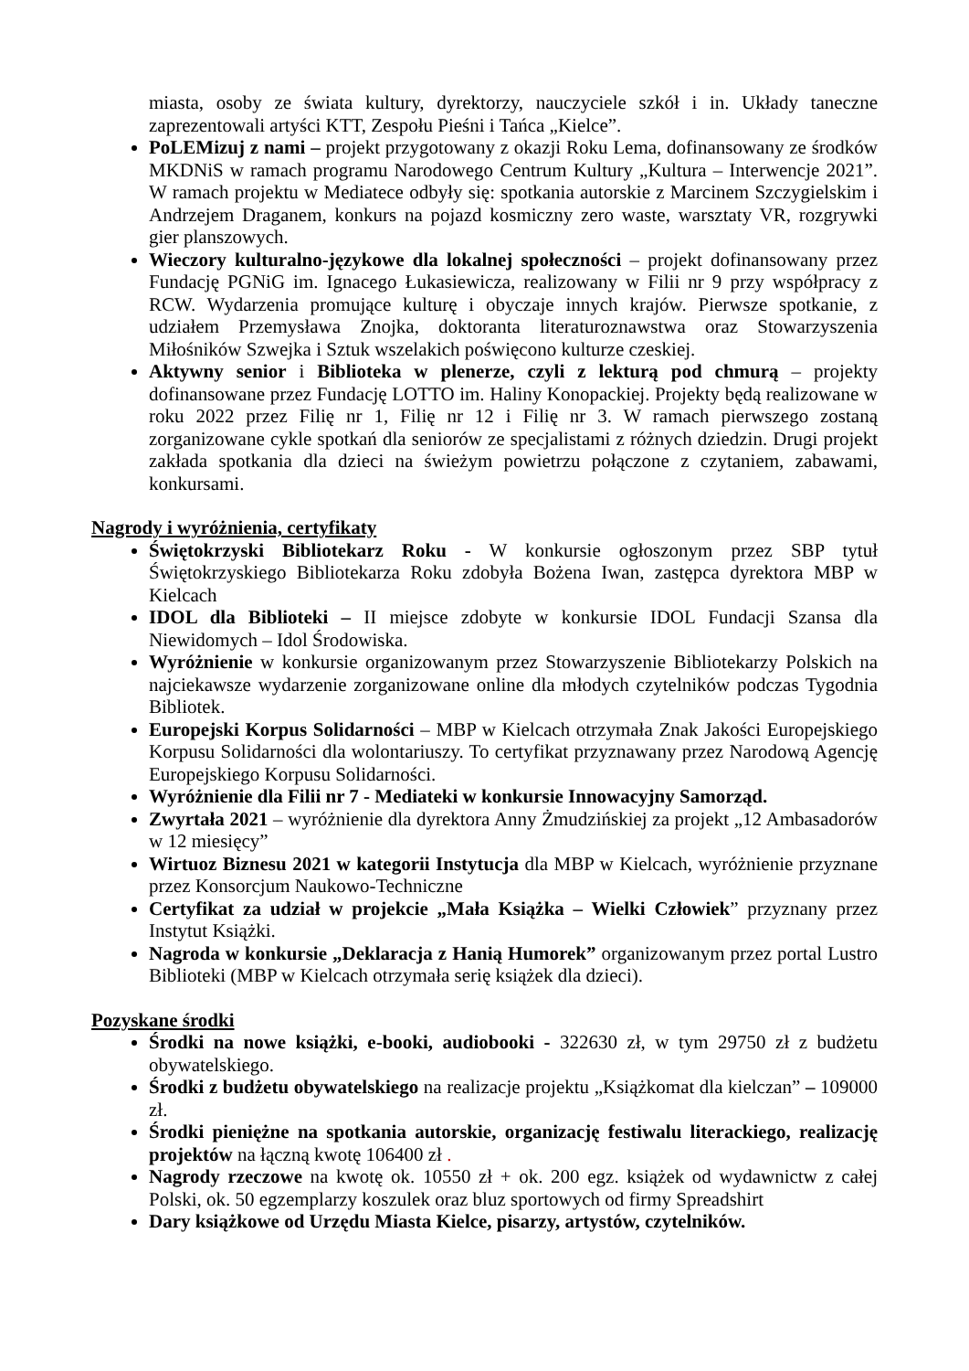miasta, osoby ze świata kultury, dyrektorzy, nauczyciele szkół i in. Układy taneczne zaprezentowali artyści KTT, Zespołu Pieśni i Tańca „Kielce”.
PoLEMizuj z nami – projekt przygotowany z okazji Roku Lema, dofinansowany ze środków MKDNiS w ramach programu Narodowego Centrum Kultury „Kultura – Interwencje 2021”. W ramach projektu w Mediatece odbyły się: spotkania autorskie z Marcinem Szczygielskim i Andrzejem Draganem, konkurs na pojazd kosmiczny zero waste, warsztaty VR, rozgrywki gier planszowych.
Wieczory kulturalno-językowe dla lokalnej społeczności – projekt dofinansowany przez Fundację PGNiG im. Ignacego Łukasiewicza, realizowany w Filii nr 9 przy współpracy z RCW. Wydarzenia promujące kulturę i obyczaje innych krajów. Pierwsze spotkanie, z udziałem Przemysława Znojka, doktoranta literaturoznawstwa oraz Stowarzyszenia Miłośników Szwejka i Sztuk wszelakich poświęcono kulturze czeskiej.
Aktywny senior i Biblioteka w plenerze, czyli z lekturą pod chmurą – projekty dofinansowane przez Fundację LOTTO im. Haliny Konopackiej. Projekty będą realizowane w roku 2022 przez Filię nr 1, Filię nr 12 i Filię nr 3. W ramach pierwszego zostaną zorganizowane cykle spotkań dla seniorów ze specjalistami z różnych dziedzin. Drugi projekt zakłada spotkania dla dzieci na świeżym powietrzu połączone z czytaniem, zabawami, konkursami.
Nagrody i wyróżnienia, certyfikaty
Świętokrzyski Bibliotekarz Roku - W konkursie ogłoszonym przez SBP tytuł Świętokrzyskiego Bibliotekarza Roku zdobyła Bożena Iwan, zastępca dyrektora MBP w Kielcach
IDOL dla Biblioteki – II miejsce zdobyte w konkursie IDOL Fundacji Szansa dla Niewidomych – Idol Środowiska.
Wyróżnienie w konkursie organizowanym przez Stowarzyszenie Bibliotekarzy Polskich na najciekawsze wydarzenie zorganizowane online dla młodych czytelników podczas Tygodnia Bibliotek.
Europejski Korpus Solidarności – MBP w Kielcach otrzymała Znak Jakości Europejskiego Korpusu Solidarności dla wolontariuszy. To certyfikat przyznawany przez Narodową Agencję Europejskiego Korpusu Solidarności.
Wyróżnienie dla Filii nr 7 - Mediateki w konkursie Innowacyjny Samorząd.
Zwyrtała 2021 – wyróżnienie dla dyrektora Anny Żmudzińskiej za projekt „12 Ambasadorów w 12 miesięcy”
Wirtuoz Biznesu 2021 w kategorii Instytucja dla MBP w Kielcach, wyróżnienie przyznane przez Konsorcjum Naukowo-Techniczne
Certyfikat za udział w projekcie „Mała Książka – Wielki Człowiek” przyznany przez Instytut Książki.
Nagroda w konkursie „Deklaracja z Hanią Humorek” organizowanym przez portal Lustro Biblioteki (MBP w Kielcach otrzymała serię książek dla dzieci).
Pozyskane środki
Środki na nowe książki, e-booki, audiobooki - 322630 zł, w tym 29750 zł z budżetu obywatelskiego.
Środki z budżetu obywatelskiego na realizacje projektu „Książkomat dla kielczan” – 109000 zł.
Środki pieniężne na spotkania autorskie, organizację festiwalu literackiego, realizację projektów na łączną kwotę 106400 zł .
Nagrody rzeczowe na kwotę ok. 10550 zł + ok. 200 egz. książek od wydawnictw z całej Polski, ok. 50 egzemplarzy koszulek oraz bluz sportowych od firmy Spreadshirt
Dary książkowe od Urzędu Miasta Kielce, pisarzy, artystów, czytelników.